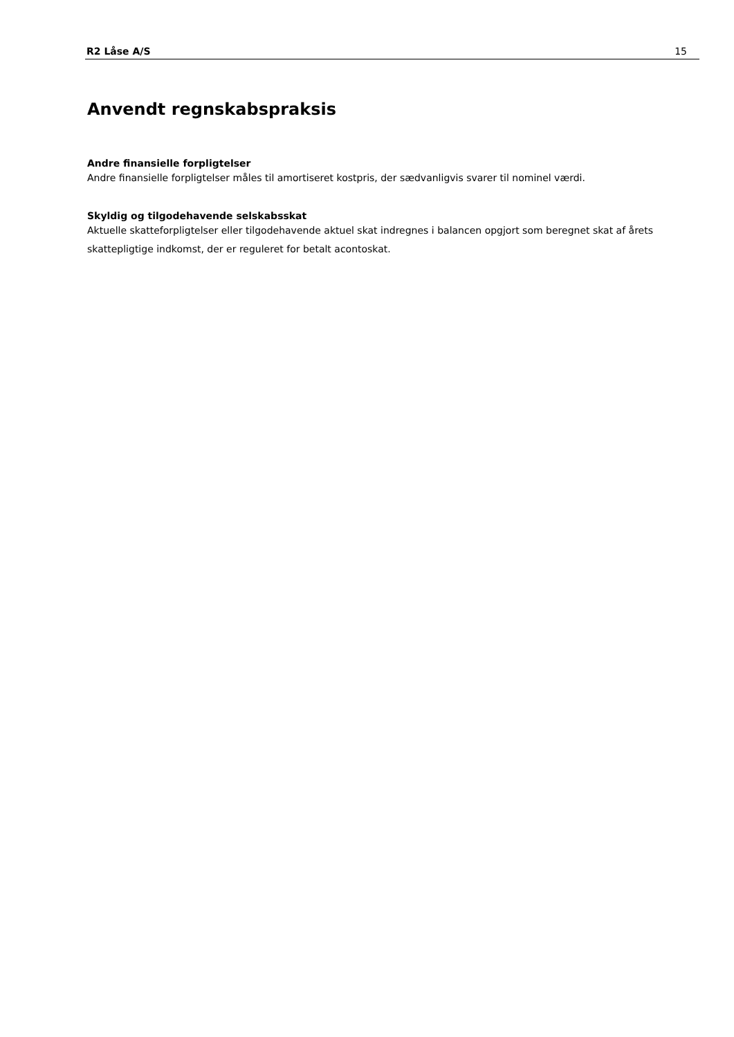R2 Låse A/S 15
Anvendt regnskabspraksis
Andre finansielle forpligtelser
Andre finansielle forpligtelser måles til amortiseret kostpris, der sædvanligvis svarer til nominel værdi.
Skyldig og tilgodehavende selskabsskat
Aktuelle skatteforpligtelser eller tilgodehavende aktuel skat indregnes i balancen opgjort som beregnet skat af årets skattepligtige indkomst, der er reguleret for betalt acontoskat.